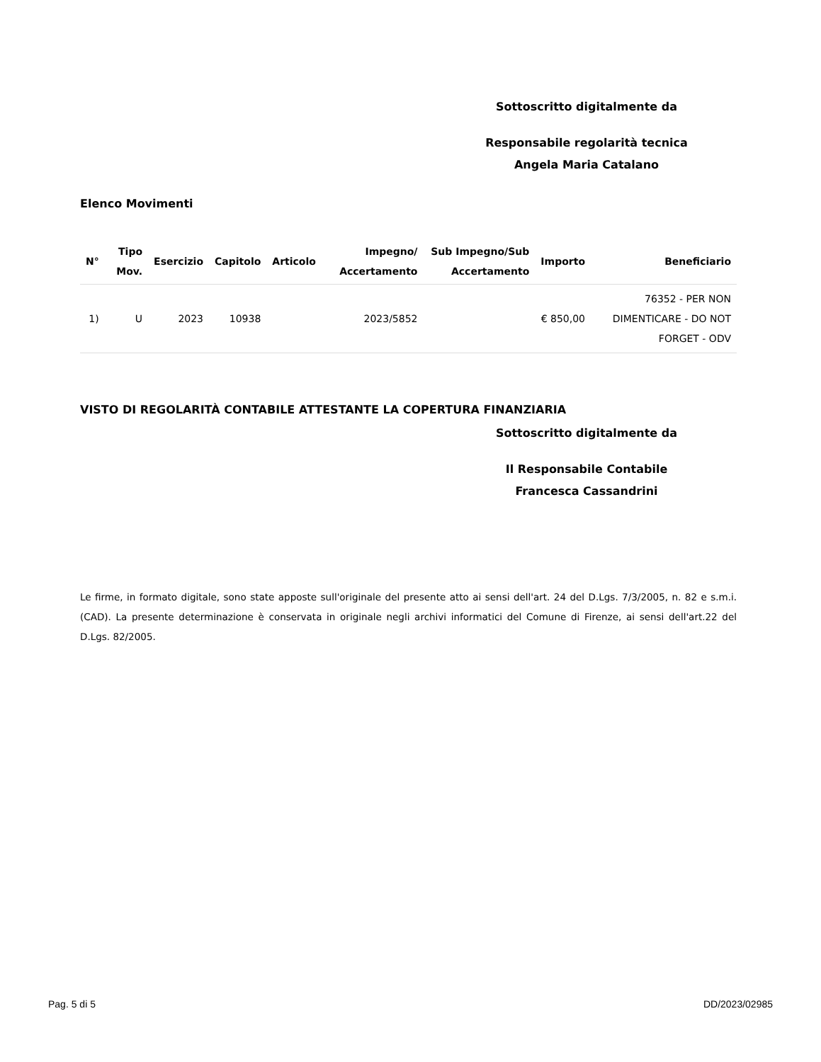Sottoscritto digitalmente da
Responsabile regolarità tecnica
Angela Maria Catalano
Elenco Movimenti
| N° | Tipo Mov. | Esercizio | Capitolo | Articolo | Impegno/ Accertamento | Sub Impegno/Sub Accertamento | Importo | Beneficiario |
| --- | --- | --- | --- | --- | --- | --- | --- | --- |
| 1) | U | 2023 | 10938 | | 2023/5852 | | € 850,00 | 76352 - PER NON DIMENTICARE - DO NOT FORGET - ODV |
VISTO DI REGOLARITÀ CONTABILE ATTESTANTE LA COPERTURA FINANZIARIA
Sottoscritto digitalmente da
Il Responsabile Contabile
Francesca Cassandrini
Le firme, in formato digitale, sono state apposte sull'originale del presente atto ai sensi dell'art. 24 del D.Lgs. 7/3/2005, n. 82 e s.m.i. (CAD). La presente determinazione è conservata in originale negli archivi informatici del Comune di Firenze, ai sensi dell'art.22 del D.Lgs. 82/2005.
Pag. 5 di 5 DD/2023/02985